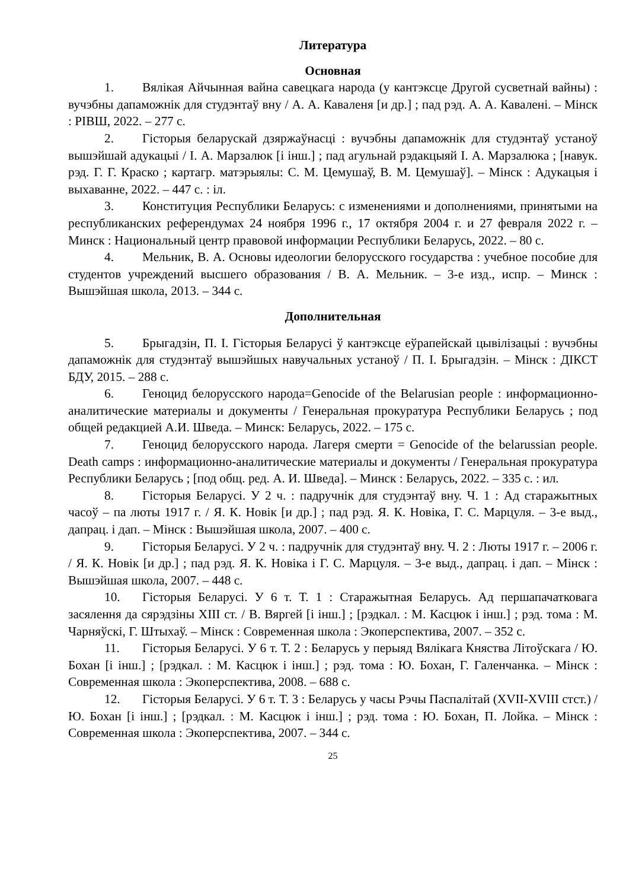Литература
Основная
1. Вялікая Айчынная вайна савецкага народа (у кантэксце Другой сусветнай вайны) : вучэбны дапаможнік для студэнтаў вну / А. А. Каваленя [и др.] ; пад рэд. А. А. Кавалені. – Мінск : РІВШ, 2022. – 277 с.
2. Гісторыя беларускай дзяржаўнасці : вучэбны дапаможнік для студэнтаў устаноў вышэйшай адукацыі / І. А. Марзалюк [і інш.] ; пад агульнай рэдакцыяй І. А. Марзалюка ; [навук. рэд. Г. Г. Краско ; картагр. матэрыялы: С. М. Цемушаў, В. М. Цемушаў]. – Мінск : Адукацыя і выхаванне, 2022. – 447 с. : іл.
3. Конституция Республики Беларусь: с изменениями и дополнениями, принятыми на республиканских референдумах 24 ноября 1996 г., 17 октября 2004 г. и 27 февраля 2022 г. – Минск : Национальный центр правовой информации Республики Беларусь, 2022. – 80 с.
4. Мельник, В. А. Основы идеологии белорусского государства : учебное пособие для студентов учреждений высшего образования / В. А. Мельник. – 3-е изд., испр. – Минск : Вышэйшая школа, 2013. – 344 с.
Дополнительная
5. Брыгадзін, П. І. Гісторыя Беларусі ў кантэксце еўрапейскай цывілізацыі : вучэбны дапаможнік для студэнтаў вышэйшых навучальных устаноў / П. І. Брыгадзін. – Мінск : ДІКСТ БДУ, 2015. – 288 с.
6. Геноцид белорусского народа=Genocide of the Belarusian people : информационно-аналитические материалы и документы / Генеральная прокуратура Республики Беларусь ; под общей редакцией А.И. Шведа. – Минск: Беларусь, 2022. – 175 с.
7. Геноцид белорусского народа. Лагеря смерти = Genocide of the belarussian people. Death camps : информационно-аналитические материалы и документы / Генеральная прокуратура Республики Беларусь ; [под общ. ред. А. И. Шведа]. – Минск : Беларусь, 2022. – 335 с. : ил.
8. Гісторыя Беларусі. У 2 ч. : падручнік для студэнтаў вну. Ч. 1 : Ад старажытных часоў – па люты 1917 г. / Я. К. Новік [и др.] ; пад рэд. Я. К. Новіка, Г. С. Марцуля. – 3-е выд., дапрац. і дап. – Мінск : Вышэйшая школа, 2007. – 400 с.
9. Гісторыя Беларусі. У 2 ч. : падручнік для студэнтаў вну. Ч. 2 : Люты 1917 г. – 2006 г. / Я. К. Новік [и др.] ; пад рэд. Я. К. Новіка і Г. С. Марцуля. – 3-е выд., дапрац. і дап. – Мінск : Вышэйшая школа, 2007. – 448 с.
10. Гісторыя Беларусі. У 6 т. Т. 1 : Старажытная Беларусь. Ад першапачатковага засялення да сярэдзіны XIII ст. / В. Вяргей [і інш.] ; [рэдкал. : М. Касцюк і інш.] ; рэд. тома : М. Чарняўскі, Г. Штыхаў. – Мінск : Современная школа : Экоперспектива, 2007. – 352 с.
11. Гісторыя Беларусі. У 6 т. Т. 2 : Беларусь у перыяд Вялікага Княства Літоўскага / Ю. Бохан [і інш.] ; [рэдкал. : М. Касцюк і інш.] ; рэд. тома : Ю. Бохан, Г. Галенчанка. – Мінск : Современная школа : Экоперспектива, 2008. – 688 с.
12. Гісторыя Беларусі. У 6 т. Т. 3 : Беларусь у часы Рэчы Паспалітай (XVII-XVIII стст.) / Ю. Бохан [і інш.] ; [рэдкал. : М. Касцюк і інш.] ; рэд. тома : Ю. Бохан, П. Лойка. – Мінск : Современная школа : Экоперспектива, 2007. – 344 с.
25